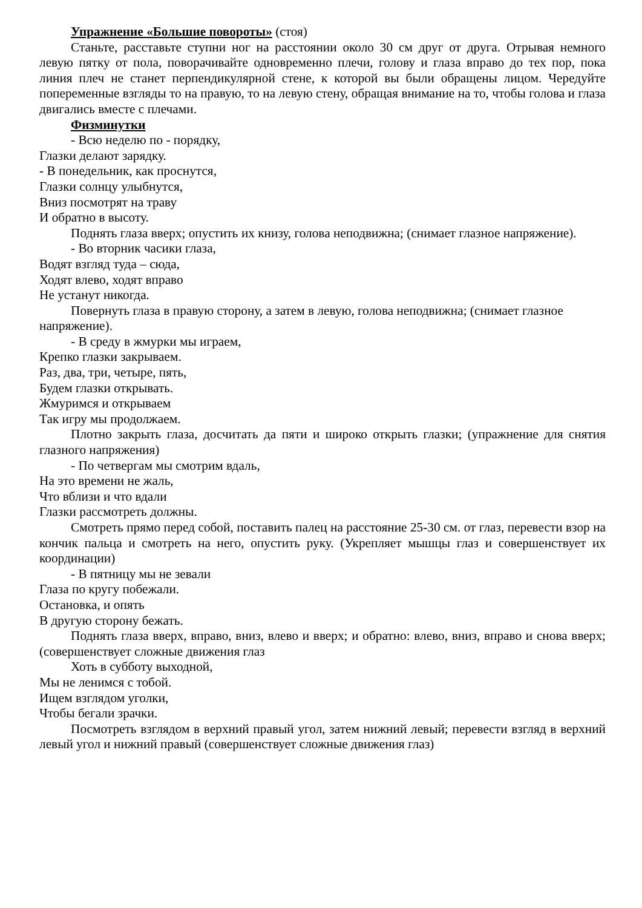Упражнение «Большие повороты» (стоя)
Станьте, расставьте ступни ног на расстоянии около 30 см друг от друга. Отрывая немного левую пятку от пола, поворачивайте одновременно плечи, голову и глаза вправо до тех пор, пока линия плеч не станет перпендикулярной стене, к которой вы были обращены лицом. Чередуйте попеременные взгляды то на правую, то на левую стену, обращая внимание на то, чтобы голова и глаза двигались вместе с плечами.
Физминутки
- Всю неделю по - порядку,
Глазки делают зарядку.
- В понедельник, как проснутся,
Глазки солнцу улыбнутся,
Вниз посмотрят на траву
И обратно в высоту.
Поднять глаза вверх; опустить их книзу, голова неподвижна; (снимает глазное напряжение).
- Во вторник часики глаза,
Водят взгляд туда – сюда,
Ходят влево, ходят вправо
Не устанут никогда.
Повернуть глаза в правую сторону, а затем в левую, голова неподвижна; (снимает глазное напряжение).
- В среду в жмурки мы играем,
Крепко глазки закрываем.
Раз, два, три, четыре, пять,
Будем глазки открывать.
Жмуримся и открываем
Так игру мы продолжаем.
Плотно закрыть глаза, досчитать да пяти и широко открыть глазки; (упражнение для снятия глазного напряжения)
- По четвергам мы смотрим вдаль,
На это времени не жаль,
Что вблизи и что вдали
Глазки рассмотреть должны.
Смотреть прямо перед собой, поставить палец на расстояние 25-30 см. от глаз, перевести взор на кончик пальца и смотреть на него, опустить руку. (Укрепляет мышцы глаз и совершенствует их координации)
- В пятницу мы не зевали
Глаза по кругу побежали.
Остановка, и опять
В другую сторону бежать.
Поднять глаза вверх, вправо, вниз, влево и вверх; и обратно: влево, вниз, вправо и снова вверх; (совершенствует сложные движения глаз
Хоть в субботу выходной,
Мы не ленимся с тобой.
Ищем взглядом уголки,
Чтобы бегали зрачки.
Посмотреть взглядом в верхний правый угол, затем нижний левый; перевести взгляд в верхний левый угол и нижний правый (совершенствует сложные движения глаз)